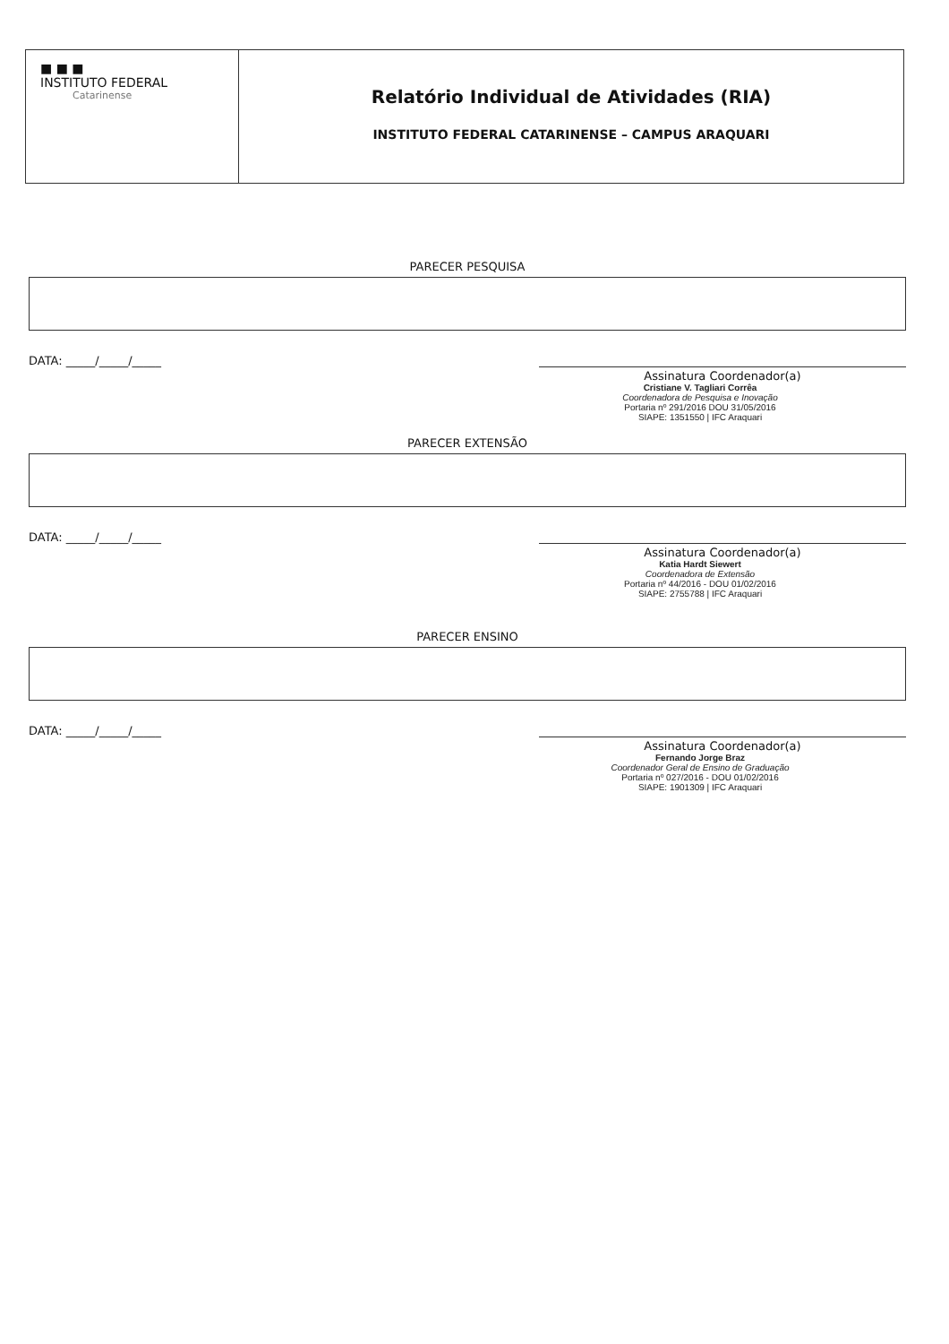■ ■ ■
INSTITUTO FEDERAL
Catarinense
Relatório Individual de Atividades (RIA)
INSTITUTO FEDERAL CATARINENSE – CAMPUS ARAQUARI
PARECER PESQUISA
DATA: _____/_____/_____
Assinatura Coordenador(a)
Cristiane V. Tagliari Corrêa
Coordenadora de Pesquisa e Inovação
Portaria nº 291/2016 DOU 31/05/2016
SIAPE: 1351550 | IFC Araquari
PARECER EXTENSÃO
DATA: _____/_____/_____
Assinatura Coordenador(a)
Katia Hardt Siewert
Coordenadora de Extensão
Portaria nº 44/2016 - DOU 01/02/2016
SIAPE: 2755788 | IFC Araquari
PARECER ENSINO
DATA: _____/_____/_____
Assinatura Coordenador(a)
Fernando Jorge Braz
Coordenador Geral de Ensino de Graduação
Portaria nº 027/2016 - DOU 01/02/2016
SIAPE: 1901309 | IFC Araquari